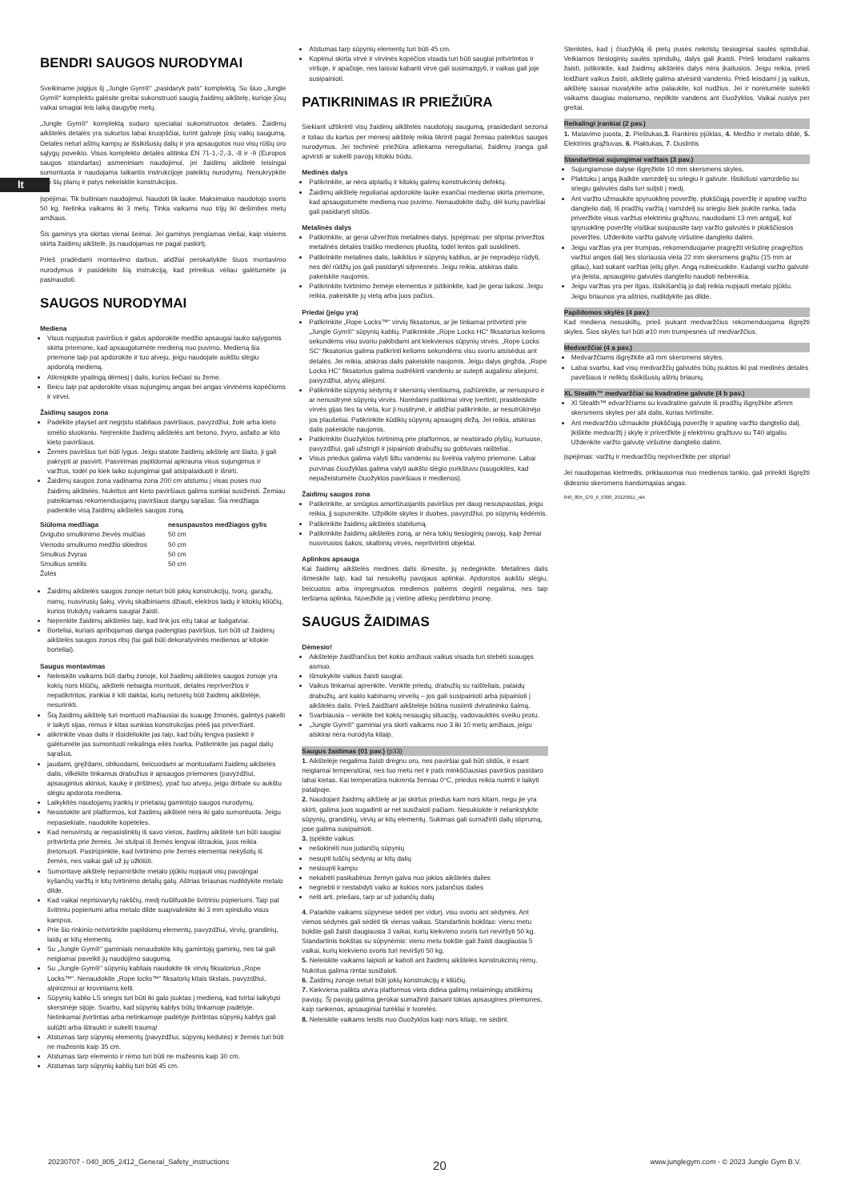lt
BENDRI SAUGOS NURODYMAI
Sveikiname įsigijus šį „Jungle Gym®“ „pasidaryk pats“ komplektą. Su šiuo „Jungle Gym®“ komplektu galėsite greitai sukonstruoti saugią žaidimų aikštelę, kurioje jūsų vaikai smagiai leis laiką daugybę metų.
„Jungle Gym®“ komplektą sudaro specialiai sukonstruotos detalės. Žaidimų aikštelės detalės yra sukurtos labai kruopščiai, turint galvoje jūsų vaikų saugumą. Detalės neturi aštrių kampų ar išsikišusių dalių ir yra apsaugotos nuo visų rūšių oro sąlygų poveikio. Visos komplekto detalės atitinka EN 71-1,-2,-3, -8 ir -9 (Europos saugos standartas) asmeniniam naudojimui, jei žaidimų aikštelė teisingai sumontuota ir naudojama laikantis instrukcijoje pateiktų nurodymų. Nenukrypkite nuo šių planų ir patys nekeiskite konstrukcijos.
Įspėjimai. Tik buitiniam naudojimui. Naudoti tik lauke. Maksimalus naudotojo svoris 50 kg. Netinka vaikams iki 3 metų. Tinka vaikams nuo trijų iki dešimties metų amžiaus.
Šis gaminys yra skirtas vienai šeimai. Jei gaminys įrengiamas viešai, kaip visiems skirta žaidimų aikštelė, jis naudojamas ne pagal paskirtį.
Prieš pradėdami montavimo darbus, atidžiai perskaitykite šiuos montavimo nurodymus ir pasidėkite šią instrukciją, kad prireikus vėliau galėtumėte ja pasinaudoti.
SAUGOS NURODYMAI
Mediena
Visus nupjautus paviršius ir galus apdorokite medžio apsaugai lauko sąlygomis skirta priemone, kad apsaugotumėte medieną nuo puvimo. Medieną šia priemone taip pat apdorokite ir tuo atveju, jeigu naudojate aukštu slėgiu apdorotą medieną.
Atkreipkite ypatingą dėmesį į dalis, kurios liečiasi su žeme.
Beicu taip pat apdorokite visas sujungimų angas bei angas virvinėms kopėčioms ir virvei.
Žaidimų saugos zona
Padėkite playset ant negrįstu stabilaus paviršiaus, pavyzdžiui, žolė arba kieto smėlio sluoksniu. Neįrenkite žaidimų aikštelės ant betono, žvyro, asfalto ar kito kieto paviršiaus.
Žemės paviršius turi būti lygus. Jeigu statote žaidimų aikštelę ant šlaito, ji gali pakrypti ar pasvirti. Pasvirimas papildomai apkrauna visus sujungimus ir varžtus, todėl po kiek laiko sujungimai gali atsipalaiduoti ir išnirti.
Žaidimų saugos zona vadinama zona 200 cm atstumu į visas puses nuo žaidimų aikštelės. Nukritus ant kieto paviršiaus galima sunkiai susižeisti. Žemiau pateikiamas rekomenduojamų paviršiaus dangų sąrašas. Šia medžiaga padenkite visą žaidimų aikštelės saugos zoną.
| Siūloma medžiaga | nesuspaustos medžiagos gylis |
| --- | --- |
| Dvigubo smulkinimo žievės mulčias | 50 cm |
| Vienodo smulkumo medžio skiedros | 50 cm |
| Smulkus žvyras | 50 cm |
| Smulkus smėlis | 50 cm |
| Žolės | |
Žaidimų aikštelės saugos zonoje neturi būti jokių konstrukcijų, tvorų, garažų, namų, nusvirusių šakų, virvių skalbiniams džiauti, elektros laidų ir kitokių kliūčių, kurios trukdytų vaikams saugiai žaisti.
Neįrenkite žaidimų aikštelės taip, kad link jos eitų takai ar šaligatviai.
Borteliai, kuriais apribojamas danga padengtas paviršius, turi būti už žaidimų aikštelės saugos zonos ribų (tai gali būti dekoratyvinės medienos ar kitokie borteliai).
Saugus montavimas
Neleiskite vaikams būti darbų zonoje, kol žaidimų aikštelės saugos zonoje yra kokių nors kliūčių, aikštelė nebaigta montuoti, detalės nepriveržtos ir nepatikrintos, įrankiai ir kiti daiktai, kurių neturėtų būti žaidimų aikštelėje, nesurinkti.
Šią žaidimų aikštelę turi montuoti mažiausiai du suaugę žmonės, galintys pakelti ir laikyti sijas, rėmus ir kitas sunkias konstrukcijas prieš jas priveržiant.
atikrinkite visas dalis ir išsidėliokite jas taip, kad būtų lengva pasiekti ir galėtumėte jas sumontuoti reikalinga eilės tvarka. Patikrinkite jas pagal dalių sąrašus.
jaudami, gręždami, obliuodami, beicuodami ar montuodami žaidimų aikštelės dalis, vilkėkite tinkamus drabužius ir apsaugos priemones (pavyzdžiui, apsauginius akinius, kaukę ir pirštines), ypač tuo atveju, jeigu dirbate su aukštu slėgiu apdorota mediena.
Laikykitės naudojamų įrankių ir prietaisų gamintojo saugos nurodymų.
Nesistokite ant platformos, kol žaidimų aikštelė nėra iki galo sumontuota. Jeigu nepasiekiate, naudokite kopėtėles.
Kad nenuvirstų ar nepasislinktų iš savo vietos, žaidimų aikštelė turi būti saugiai pritvirtinta prie žemės. Jei stulpai iš žemės lengvai ištraukia, juos reikia įbetonuoti. Pasirūpinkite, kad tvirtinimo prie žemės elementai nekyšotų iš žemės, nes vaikai gali už jų užkliūti.
Sumontavę aikštelę nepamirškite metalo pjūklu nupjauti visų pavojingai kyšančių varžtų ir kitų tvirtinimo detalių galų. Aštrias briaunas nudildykite metalo dilde.
Kad vaikai neprisivarytų rakščių, medį nušlifuokite švitriniu popieriumi. Taip pat švitriniu popieriumi arba metalo dilde suapvalinkite iki 3 mm spindulio visus kampus.
Prie šio rinkinio netvirtinkite papildomų elementų, pavyzdžiui, virvių, grandinių, laidų ar kitų elementų.
Su „Jungle Gym®“ gaminiais nenaudokite kitų gamintojų gaminių, nes tai gali neigiamai paveikti jų naudojimo saugumą.
Su „Jungle Gym®“ sūpynių kabliais naudokite tik virvių fiksatorius „Rope Locks™“. Nenaudokite „Rope locks™“ fiksatorių kitais tikslais, pavyzdžiui, alpinizmui ar kroviniams kelti.
Sūpynių kablio LS sriegis turi būti iki galo įsuktas į medieną, kad tvirtai laikytųsi skersinėje sijoje. Svarbu, kad sūpynių kablys būtų tinkamoje padėtyje. Netinkamai įtvirtintas arba netinkamoje padėtyje įtvirtintas sūpynių kablys gali sulūžti arba ištraukti ir sukelti traumą!
Atstumas tarp sūpynių elementų (pavyzdžiui, sūpynių kėdutės) ir žemės turi būti ne mažesnis kaip 35 cm.
Atstumas tarp elemento ir rėmo turi būti ne mažesnis kaip 30 cm.
Atstumas tarp sūpynių kablių turi būti 45 cm.
Atstumas tarp sūpynių elementų turi būti 45 cm.
Kopimui skirta virvė ir virvinės kopėčios visada turi būti saugiai pritvirtintos ir viršuje, ir apačioje, nes laisvai kabanti virvė gali susimazgyti, ir vaikas gali joje susipainioti.
PATIKRINIMAS IR PRIEŽIŪRA
Siekiant užtikrinti visų žaidimų aikštelės naudotojų saugumą, prasidedant sezonui ir toliau du kartus per mėnesį aikštelę reikia tikrinti pagal žemiau pateiktus saugos nurodymus. Jei techninė priežiūra atliekama nereguliariai, žaidimų įranga gali apvirsti ar sukelti pavojų kitokiu būdu.
Medinės dalys
Patikrinkite, ar nėra atplaišų ir kitokių galimų konstrukcinių defektų.
Žaidimų aikštelę reguliariai apdorokite lauke esančiai medienai skirta priemone, kad apsaugotumėte medieną nuo puvimo. Nenaudokite dažų, dėl kurių paviršiai gali pasidaryti slidūs.
Metalinės dalys
Patikrinkite, ar gerai užveržtos metalinės dalys. Įspėjimas: per stipriai priveržtos metalinės detalės traiško medienos pluoštą, todėl lentos gali suskilinėti.
Patikrinkite metalines dalis, laikiklius ir sūpynių kablius, ar jie nepradėjo rūdyti, nes dėl rūdžių jos gali pasidaryti silpnesnės. Jeigu reikia, atskiras dalis pakeiskite naujomis.
Patikrinkite tvirtinimo žemėje elementus ir įsitikinkite, kad jie gerai laikosi. Jeigu reikia, pakeiskite jų vietą arba juos pačius.
Priedai (jeigu yra)
Patikrinkite „Rope Locks™“ virvių fiksatorius, ar jie tinkamai pritvirtinti prie „Jungle Gym®“ sūpynių kablių. Patikrinkite „Rope Locks HC“ fiksatorius kelioms sekundėms visu svoriu pakibdami ant kiekvienos sūpynių virvės. „Rope Locks SC“ fiksatorius galima patikrinti kelioms sekundėms visu svoriu atsisėdus ant detalės. Jei reikia, atskiras dalis pakeiskite naujomis. Jeigu dalys girgžda, „Rope Locks HC“ fiksatorius galima sudrėkinti vandeniu ar sutepti augaliniu aliejumi, pavyzdžiui, alyvų aliejumi.
Patikrinkite sūpynių sėdynių ir skersinių vientisumą, pažiūrėkite, ar nenuspuro ir ar nenusitrynė sūpynių virvės. Norėdami patikimai virvę įvertinti, praskleiskite virvės gijas ties ta vieta, kur ji nusitrynė, ir atidžiai patikrinkite, ar nesutrūkinėjo jos plaušeliai. Patikrinkite kūdikių sūpynių apsauginį diržą. Jei reikia, atskiras dalis pakeiskite naujomis.
Patikrinkite čiuožyklos tvirtinimą prie platformos, ar neatsirado plyšių, kuriuose, pavyzdžiui, gali užstrigti ir įsipainioti drabužių su gobtuvais raišteliai.
Visus priedus galima valyti šiltu vandeniu su švelnia valymo priemone. Labai purvinas čiuožyklas galima valyti aukšto slėgio purkštuvu (saugokitės, kad nepažeistumėte čiuožyklos paviršiaus ir medienos).
Žaidimų saugos zona
Patikrinkite, ar smūgius amortizuojantis paviršius per daug nesuspaustas, jeigu reikia, jį supurenkite. Užpilkite skyles ir duobes, pavyzdžiui, po sūpynių kėdėmis.
Patikrinkite žaidimų aikštelės stabilumą.
Patikrinkite žaidimų aikštelės zoną, ar nėra tokių tiesioginių pavojų, kaip žemai nusvirusios šakos, skalbinių virvės, nepritvirtinti objektai.
Aplinkos apsauga
Kai žaidimų aikštelės medines dalis išmesite, jų nedeginkite. Metalines dalis išmeskite taip, kad tai nesukeltų pavojaus aplinkai. Apdorotos aukštu slėgiu, beicuotos arba impregnuotos medienos patiems deginti negalima, nes taip teršiama aplinka. Nuvežkite ją į vietinę atliekų perdirbimo įmonę.
SAUGUS ŽAIDIMAS
Dėmesio!
Aikštelėje žaidžiančius bet kokio amžiaus vaikus visada turi stebėti suaugęs asmuo.
Išmokykite vaikus žaisti saugiai.
Vaikus tinkamai aprenkite. Venkite priedų, drabužių su raišteliais, palaidų drabužių, ant kaklo kabinamų virvelių – jos gali susipainioti arba įsipainioti į aikštelės dalis. Prieš žaidžiant aikštelėje būtina nusiimti dviratininko šalmą.
Svarbiausia – venkite bet kokių nesaugių situacijų, vadovaukitės sveiku protu.
„Jungle Gym®“ gaminiai yra skirti vaikams nuo 3 iki 10 metų amžiaus, jeigu atskirai nėra nurodyta kitaip.
Saugus žaidimas (01 pav.) (p33)
1. Aikštelėje negalima žaisti drėgnu oru, nes paviršiai gali būti slidūs, ir esant neigiamai temperatūrai, nes tuo metu net ir pats minkščiausias paviršius pasidaro labai kietas. Kai temperatūra nukrenta žemiau 0°C, priedus reikia nuimti ir laikyti patalpoje.
2. Naudojant žaidimų aikštelę ar jai skirtus priedus kam nors kitam, negu jie yra skirti, galima juos sugadinti ar net susižaloti pačiam. Nesukiokite ir nelankstykite sūpynių, grandinių, virvių ar kitų elementų. Sukimas gali sumažinti dalių stiprumą, jose galima susipainioti.
3. Įspėkite vaikus:
nešokinėti nuo judančių sūpynių
nesupti tuščių sėdynių ar kitų dalių
nesisupti kampu
nekabėti pasikabinus žemyn galva nuo jokios aikštelės dalies
negriebti ir nestabdyti vaiko ar kokios nors judančios dalies
neiti arti, priešais, tarp ar už judančių dalių
4. Patarkite vaikams sūpynėse sėdėti per vidurį, visu svoriu ant sėdynės. Ant vienos sėdynės gali sėdėti tik vienas vaikas. Standartinis bokštas: vienu metu bokšte gali žaisti daugiausia 3 vaikai, kurių kiekvieno svoris turi neviršyti 50 kg. Standartinis bokštas su sūpynėmis: vienu metu bokšte gali žaisti daugiausia 5 vaikai, kurių kiekvieno svoris turi neviršyti 50 kg.
5. Neleiskite vaikams laipioti ar kaboti ant žaidimų aikštelės konstrukcinių rėmų. Nukritus galima rimtai susižaloti.
6. Žaidimų zonoje neturi būti jokių konstrukcijų ir kliūčių.
7. Kiekviena palikta atvira platformos vieta didina galimų nelaimingų atsitikimų pavojų. Šį pavojų galima gerokai sumažinti įtaisant tokias apsaugines priemones, kaip rankenos, apsauginiai turėklai ir tvorelės.
8. Neleiskite vaikams leistis nuo čiuožyklos kaip nors kitaip, ne sėdint.
Stenkitės, kad į čiuožyklą iš pietų pusės nekristų tiesioginiai saulės spinduliai. Veikiamos tiesioginių saulės spindulių, dalys gali įkaisti. Prieš leisdami vaikams žaisti, įsitikinkite, kad žaidimų aikštelės dalys nėra įkaitusios. Jeigu reikia, prieš leidžiant vaikus žaisti, aikštelę galima atvėsinti vandeniu. Prieš leisdami į ją vaikus, aikštelę sausai nuvalykite arba palaukite, kol nudžius. Jei ir norėtumėte suteikti vaikams daugiau malonumo, nepilkite vandens ant čiuožyklos. Vaikai nuslys per greitai.
Reikalingi įrankiai (2 pav.)
1. Matavimo juosta, 2. Pieštukas,3. Rankinis pjūklas, 4. Medžio ir metalo dildė, 5. Elektrinis grąžtuvas, 6. Plaktukas, 7. Duslintis
Standartiniai sujungimai varžtais (3 pav.)
Sujungiamose dalyse išgręžkite 10 mm skersmens skyles.
Plaktuku į angą įkalkite vamzdelį su sriegiu ir galvute. Išsikišusi vamzdelio su sriegiu galvutės dalis turi sulįsti į medį.
Ant varžto užmaukite spyruoklinę poveržlę, plokščiąją poveržlę ir apatinę varžto dangtelio dalį. Iš pradžių varžtą į vamzdelį su sriegiu šiek įsukite ranka, tada priveržkite visus varžtus elektriniu grąžtuvu, naudodami 13 mm antgalį, kol spyruoklinę poveržlę visiškai suspausite tarp varžto galvutės ir plokščiosios poveržlės. Uždenkite varžto galvutę viršutine dangtelio dalimi.
Jeigu varžtas yra per trumpas, rekomenduojame pragręžti viršutinę pragręžtos varžtui angos dalį ties storiausia vieta 22 mm skersmens grąžtu (15 mm ar giliau), kad sukant varžtas įeitų gilyn. Angą nubeicuokite. Kadangi varžto galvutė yra įleista, apsauginio galvutės dangtelio naudoti nebereikia.
Jeigu varžtas yra per ilgas, išsikišančią jo dalį reikia nupjauti metalo pjūklu. Jeigu briaunos yra aštrios, nudildykite jas dilde.
Papildomos skylės (4 pav.)
Kad mediena nesuskiltų, prieš įsukant medvaržčius rekomenduojama išgręžti skyles. Šios skylės turi būti ø10 mm trumpesnės už medvaržčius.
Medvaržčiai (4 a pav.)
Medvaržčiams išgręžkite ø3 mm skersmens skyles.
Labai svarbu, kad visų medvaržčių galvutės būtų įsuktos iki pat medinės detalės paviršiaus ir neliktų išsikišusių aštrių briaunų.
XL Stealth™ medvaržčiai su kvadratine galvute (4 b pav.)
Xl Stealth™ edvaržčiams su kvadratine galvute iš pradžių išgręžkite ø5mm skersmens skyles per abi dalis, kurias tvirtinsite.
Ant medvaržčio užmaukite plokščiąją poveržlę ir apatinę varžto dangtelio dalį. Įkiškite medvaržtį į skylę ir priveržkite jį elektriniu grąžtuvu su T40 atgaliu. Uždenkite varžto galvutę viršutine dangtelio dalimi.
Įspėjimas: varžtų ir medvaržčių nepriveržkite per stipriai!
Jei naudojamas kietmedis, priklausomai nuo medienos tankio, gali prireikti išgręžti didesnio skersmens bandomąsias angas.
040_805_GSI_lt_0300_20120911_nlA
20230707 - 040_805_2412_General_Safety_instructions 20 www.junglegym.com - © 2023 Jungle Gym B.V.